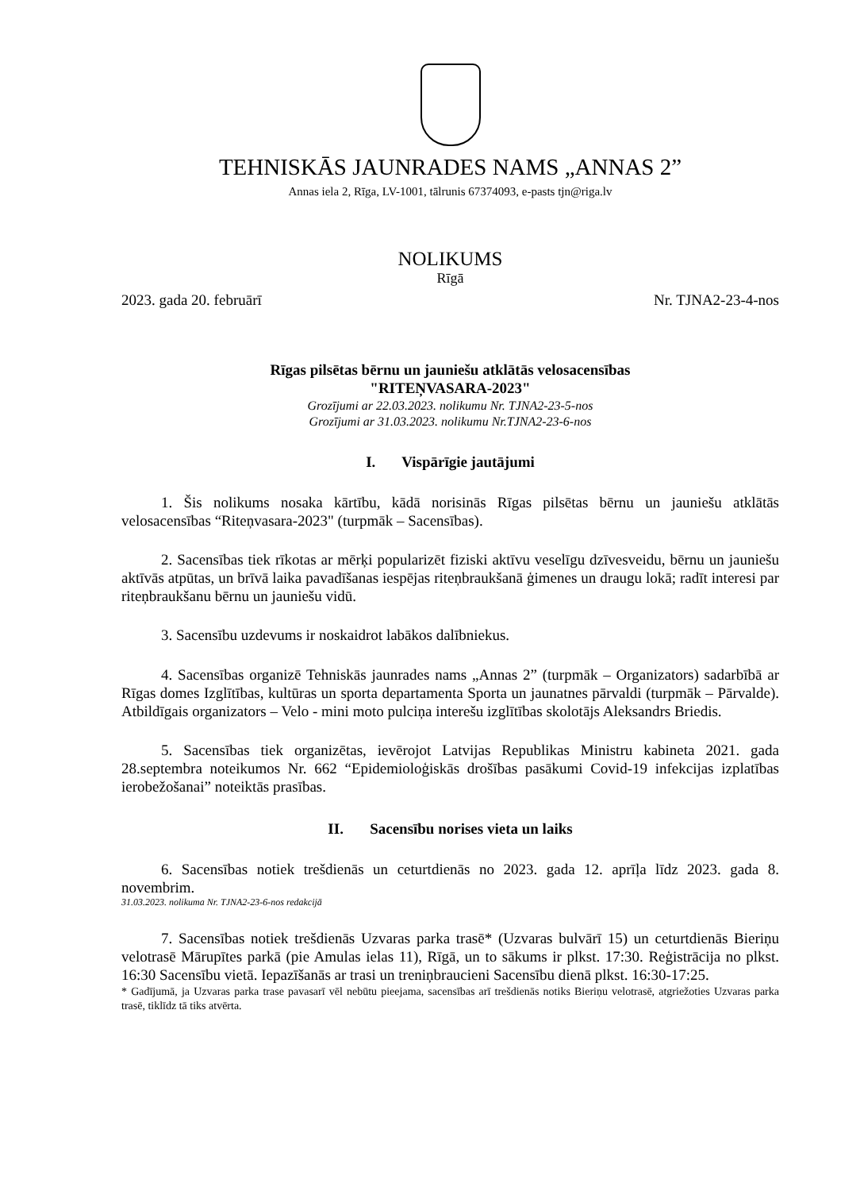TEHNISKĀS JAUNRADES NAMS „ANNAS 2”
Annas iela 2, Rīga, LV-1001, tālrunis 67374093, e-pasts tjn@riga.lv
NOLIKUMS
Rīgā
2023. gada 20. februārī Nr. TJNA2-23-4-nos
Rīgas pilsētas bērnu un jauniešu atklātās velosacensības
"RITEŅVASARA-2023"
Grozījumi ar 22.03.2023. nolikumu Nr. TJNA2-23-5-nos
Grozījumi ar 31.03.2023. nolikumu Nr.TJNA2-23-6-nos
I. Vispārīgie jautājumi
1. Šis nolikums nosaka kārtību, kādā norisinās Rīgas pilsētas bērnu un jauniešu atklātās velosacensības “Riteņvasara-2023" (turpmāk – Sacensības).
2. Sacensības tiek rīkotas ar mērķi popularizēt fiziski aktīvu veselīgu dzīvesveidu, bērnu un jauniešu aktīvās atpūtas, un brīvā laika pavadīšanas iespējas riteņbraukšanā ģimenes un draugu lokā; radīt interesi par riteņbraukšanu bērnu un jauniešu vidū.
3. Sacensību uzdevums ir noskaidrot labākos dalībniekus.
4. Sacensības organizē Tehniskās jaunrades nams „Annas 2” (turpmāk – Organizators) sadarbībā ar Rīgas domes Izglītības, kultūras un sporta departamenta Sporta un jaunatnes pārvaldi (turpmāk – Pārvalde). Atbildīgais organizators – Velo - mini moto pulciņa interešu izglītības skolotājs Aleksandrs Briedis.
5. Sacensības tiek organizētas, ievērojot Latvijas Republikas Ministru kabineta 2021. gada 28.septembra noteikumos Nr. 662 “Epidemioloģiskās drošības pasākumi Covid-19 infekcijas izplatības ierobežošanai” noteiktās prasības.
II. Sacensību norises vieta un laiks
6. Sacensības notiek trešdienās un ceturtdienās no 2023. gada 12. aprīļa līdz 2023. gada 8. novembrim.
31.03.2023. nolikuma Nr. TJNA2-23-6-nos redakcijā
7. Sacensības notiek trešdienās Uzvaras parka trasē* (Uzvaras bulvārī 15) un ceturtdienās Bieriņu velotrasē Mārupītes parkā (pie Amulas ielas 11), Rīgā, un to sākums ir plkst. 17:30. Reģistrācija no plkst. 16:30 Sacensību vietā. Iepazīšanās ar trasi un treniņbraucieni Sacensību dienā plkst. 16:30-17:25.
* Gadījumā, ja Uzvaras parka trase pavasarī vēl nebūtu pieejama, sacensības arī trešdienās notiks Bieriņu velotrasē, atgriežoties Uzvaras parka trasē, tiklīdz tā tiks atvērta.